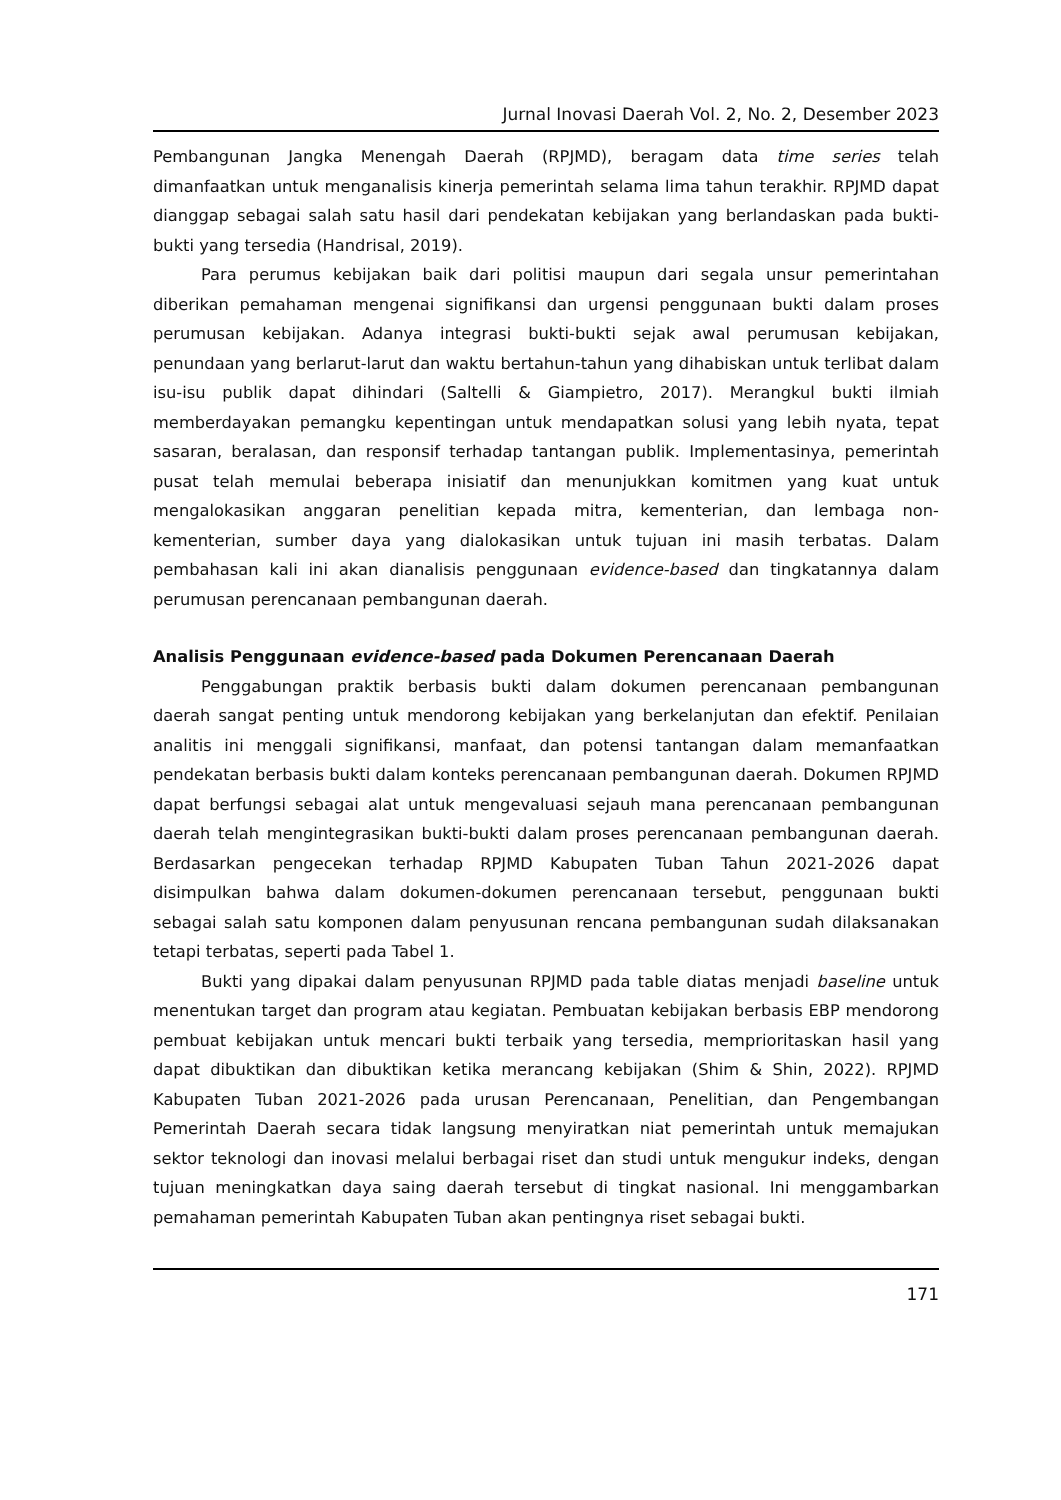Jurnal Inovasi Daerah Vol. 2, No. 2, Desember 2023
Pembangunan Jangka Menengah Daerah (RPJMD), beragam data time series telah dimanfaatkan untuk menganalisis kinerja pemerintah selama lima tahun terakhir. RPJMD dapat dianggap sebagai salah satu hasil dari pendekatan kebijakan yang berlandaskan pada bukti-bukti yang tersedia (Handrisal, 2019).
Para perumus kebijakan baik dari politisi maupun dari segala unsur pemerintahan diberikan pemahaman mengenai signifikansi dan urgensi penggunaan bukti dalam proses perumusan kebijakan. Adanya integrasi bukti-bukti sejak awal perumusan kebijakan, penundaan yang berlarut-larut dan waktu bertahun-tahun yang dihabiskan untuk terlibat dalam isu-isu publik dapat dihindari (Saltelli & Giampietro, 2017). Merangkul bukti ilmiah memberdayakan pemangku kepentingan untuk mendapatkan solusi yang lebih nyata, tepat sasaran, beralasan, dan responsif terhadap tantangan publik. Implementasinya, pemerintah pusat telah memulai beberapa inisiatif dan menunjukkan komitmen yang kuat untuk mengalokasikan anggaran penelitian kepada mitra, kementerian, dan lembaga non-kementerian, sumber daya yang dialokasikan untuk tujuan ini masih terbatas. Dalam pembahasan kali ini akan dianalisis penggunaan evidence-based dan tingkatannya dalam perumusan perencanaan pembangunan daerah.
Analisis Penggunaan evidence-based pada Dokumen Perencanaan Daerah
Penggabungan praktik berbasis bukti dalam dokumen perencanaan pembangunan daerah sangat penting untuk mendorong kebijakan yang berkelanjutan dan efektif. Penilaian analitis ini menggali signifikansi, manfaat, dan potensi tantangan dalam memanfaatkan pendekatan berbasis bukti dalam konteks perencanaan pembangunan daerah. Dokumen RPJMD dapat berfungsi sebagai alat untuk mengevaluasi sejauh mana perencanaan pembangunan daerah telah mengintegrasikan bukti-bukti dalam proses perencanaan pembangunan daerah. Berdasarkan pengecekan terhadap RPJMD Kabupaten Tuban Tahun 2021-2026 dapat disimpulkan bahwa dalam dokumen-dokumen perencanaan tersebut, penggunaan bukti sebagai salah satu komponen dalam penyusunan rencana pembangunan sudah dilaksanakan tetapi terbatas, seperti pada Tabel 1.
Bukti yang dipakai dalam penyusunan RPJMD pada table diatas menjadi baseline untuk menentukan target dan program atau kegiatan. Pembuatan kebijakan berbasis EBP mendorong pembuat kebijakan untuk mencari bukti terbaik yang tersedia, memprioritaskan hasil yang dapat dibuktikan dan dibuktikan ketika merancang kebijakan (Shim & Shin, 2022). RPJMD Kabupaten Tuban 2021-2026 pada urusan Perencanaan, Penelitian, dan Pengembangan Pemerintah Daerah secara tidak langsung menyiratkan niat pemerintah untuk memajukan sektor teknologi dan inovasi melalui berbagai riset dan studi untuk mengukur indeks, dengan tujuan meningkatkan daya saing daerah tersebut di tingkat nasional. Ini menggambarkan pemahaman pemerintah Kabupaten Tuban akan pentingnya riset sebagai bukti.
171